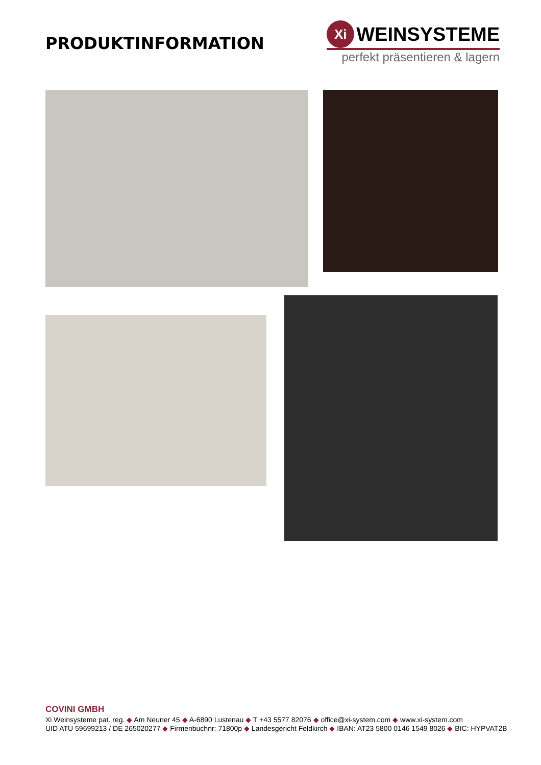PRODUKTINFORMATION
Xi
WEINSYSTEME
perfekt präsentieren & lagern
COVINI GMBH
Xi Weinsysteme pat. reg. ◆ Am Neuner 45 ◆ A-6890 Lustenau ◆ T +43 5577 82076 ◆ office@xi-system.com ◆ www.xi-system.com
UID ATU 59699213 / DE 265020277 ◆ Firmenbuchnr: 71800p ◆ Landesgericht Feldkirch ◆ IBAN: AT23 5800 0146 1549 8026 ◆ BIC: HYPVAT2B